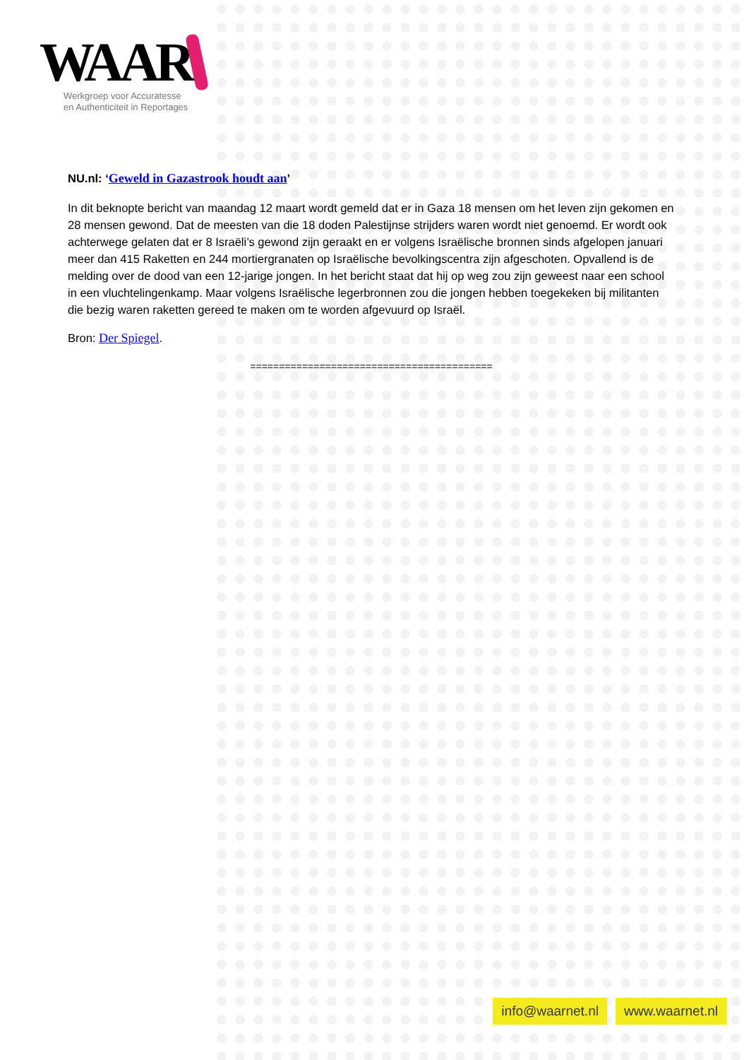WAAR
Werkgroep voor Accuratesse
en Authenticiteit in Reportages
NU.nl: ‘Geweld in Gazastrook houdt aan’
In dit beknopte bericht van maandag 12 maart wordt gemeld dat er in Gaza 18 mensen om het leven zijn gekomen en 28 mensen gewond. Dat de meesten van die 18 doden Palestijnse strijders waren wordt niet genoemd. Er wordt ook achterwege gelaten dat er 8 Israëli’s gewond zijn geraakt en er volgens Israëlische bronnen sinds afgelopen januari meer dan 415 Raketten en 244 mortiergranaten op Israëlische bevolkingscentra zijn afgeschoten. Opvallend is de melding over de dood van een 12-jarige jongen. In het bericht staat dat hij op weg zou zijn geweest naar een school in een vluchtelingenkamp. Maar volgens Israëlische legerbronnen zou die jongen hebben toegekeken bij militanten die bezig waren raketten gereed te maken om te worden afgevuurd op Israël.
Bron: Der Spiegel.
==========================================
info@waarnet.nl www.waarnet.nl